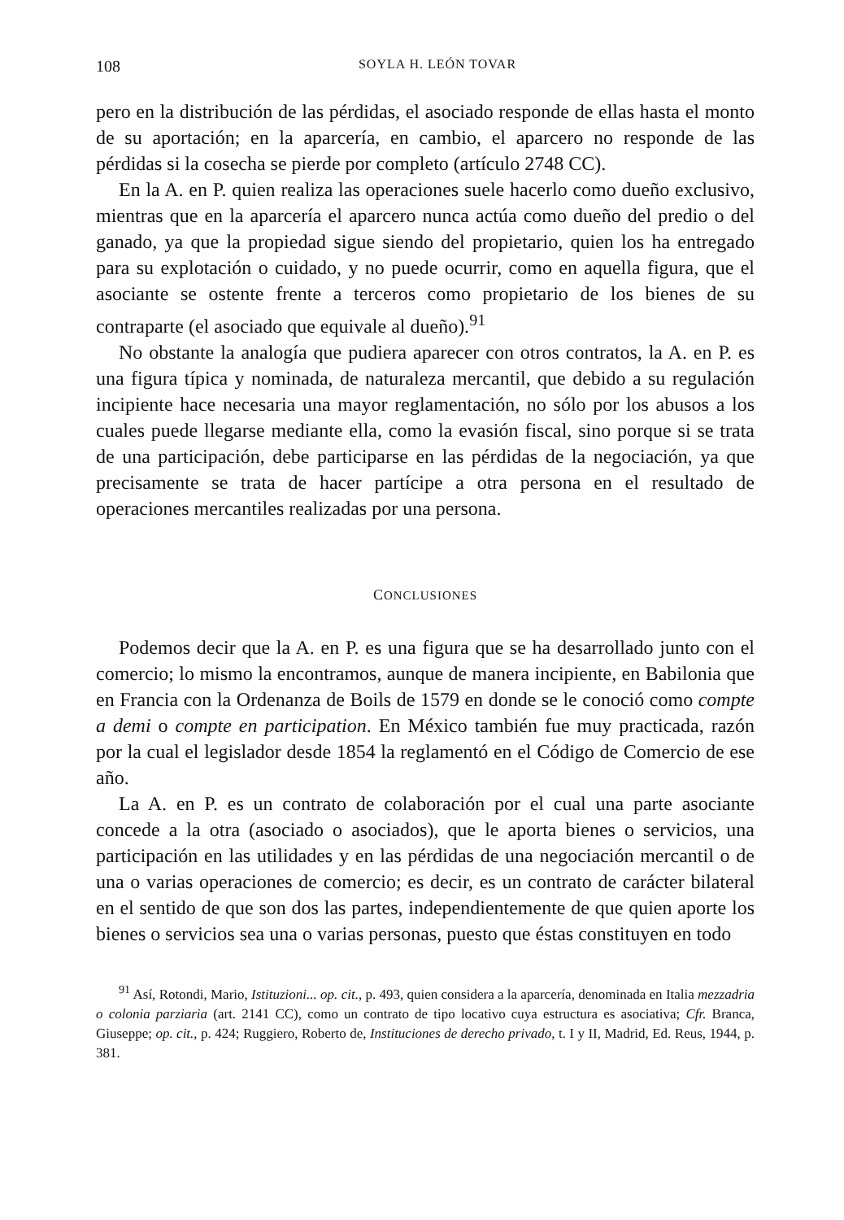108 SOYLA H. LEÓN TOVAR
pero en la distribución de las pérdidas, el asociado responde de ellas hasta el monto de su aportación; en la aparcería, en cambio, el aparcero no responde de las pérdidas si la cosecha se pierde por completo (artículo 2748 CC).
En la A. en P. quien realiza las operaciones suele hacerlo como dueño exclusivo, mientras que en la aparcería el aparcero nunca actúa como dueño del predio o del ganado, ya que la propiedad sigue siendo del propietario, quien los ha entregado para su explotación o cuidado, y no puede ocurrir, como en aquella figura, que el asociante se ostente frente a terceros como propietario de los bienes de su contraparte (el asociado que equivale al dueño).<sup>91</sup>
No obstante la analogía que pudiera aparecer con otros contratos, la A. en P. es una figura típica y nominada, de naturaleza mercantil, que debido a su regulación incipiente hace necesaria una mayor reglamentación, no sólo por los abusos a los cuales puede llegarse mediante ella, como la evasión fiscal, sino porque si se trata de una participación, debe participarse en las pérdidas de la negociación, ya que precisamente se trata de hacer partícipe a otra persona en el resultado de operaciones mercantiles realizadas por una persona.
CONCLUSIONES
Podemos decir que la A. en P. es una figura que se ha desarrollado junto con el comercio; lo mismo la encontramos, aunque de manera incipiente, en Babilonia que en Francia con la Ordenanza de Boils de 1579 en donde se le conoció como compte a demi o compte en participation. En México también fue muy practicada, razón por la cual el legislador desde 1854 la reglamentó en el Código de Comercio de ese año.
La A. en P. es un contrato de colaboración por el cual una parte asociante concede a la otra (asociado o asociados), que le aporta bienes o servicios, una participación en las utilidades y en las pérdidas de una negociación mercantil o de una o varias operaciones de comercio; es decir, es un contrato de carácter bilateral en el sentido de que son dos las partes, independientemente de que quien aporte los bienes o servicios sea una o varias personas, puesto que éstas constituyen en todo
<sup>91</sup> Así, Rotondi, Mario, Istituzioni... op. cit., p. 493, quien considera a la aparcería, denominada en Italia mezzadria o colonia parziaria (art. 2141 CC), como un contrato de tipo locativo cuya estructura es asociativa; Cfr. Branca, Giuseppe; op. cit., p. 424; Ruggiero, Roberto de, Instituciones de derecho privado, t. I y II, Madrid, Ed. Reus, 1944, p. 381.